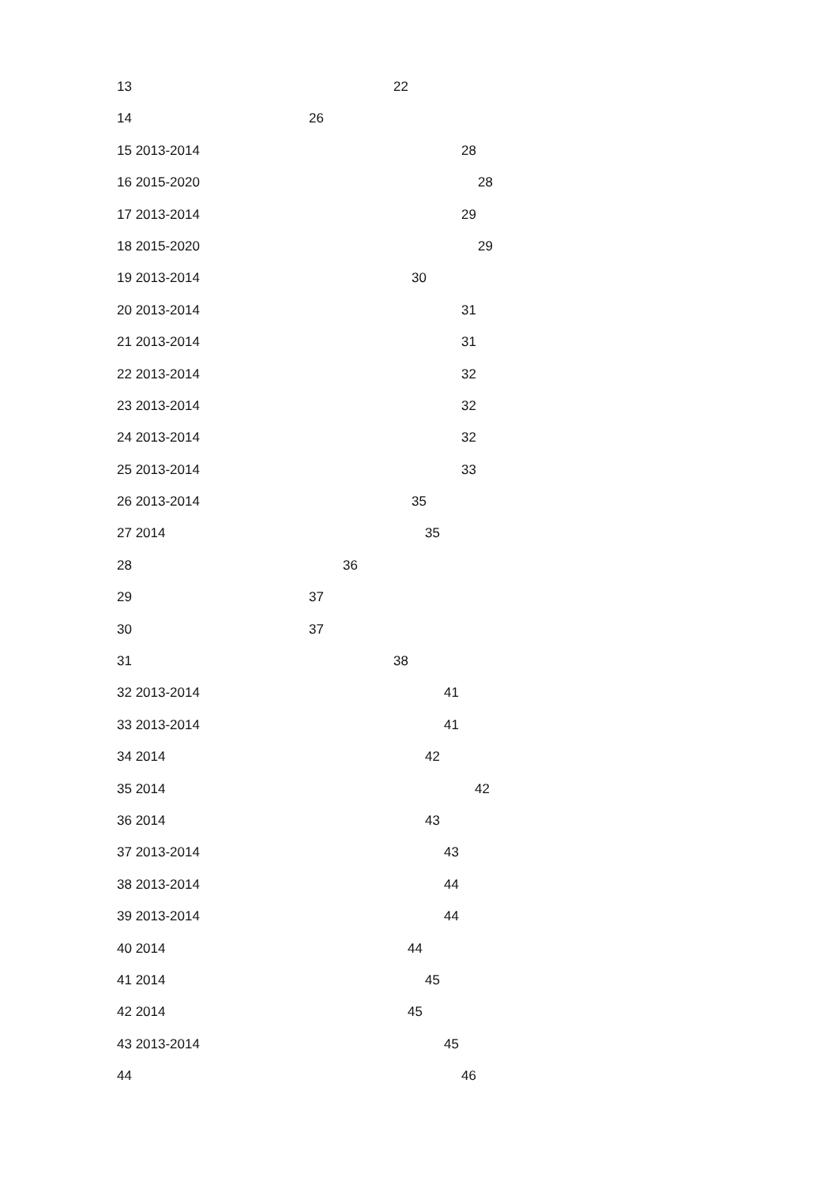13 22
14 26
15 2013-2014 28
16 2015-2020 28
17 2013-2014 29
18 2015-2020 29
19 2013-2014 30
20 2013-2014 31
21 2013-2014 31
22 2013-2014 32
23 2013-2014 32
24 2013-2014 32
25 2013-2014 33
26 2013-2014 35
27 2014 35
28 36
29 37
30 37
31 38
32 2013-2014 41
33 2013-2014 41
34 2014 42
35 2014 42
36 2014 43
37 2013-2014 43
38 2013-2014 44
39 2013-2014 44
40 2014 44
41 2014 45
42 2014 45
43 2013-2014 45
44 46